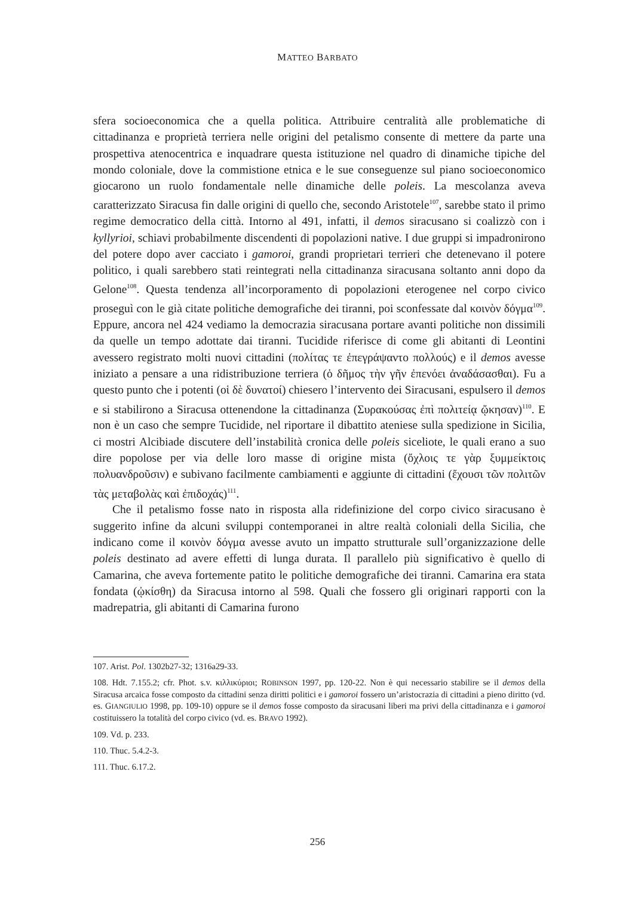MATTEO BARBATO
sfera socioeconomica che a quella politica. Attribuire centralità alle problematiche di cittadinanza e proprietà terriera nelle origini del petalismo consente di mettere da parte una prospettiva atenocentrica e inquadrare questa istituzione nel quadro di dinamiche tipiche del mondo coloniale, dove la commistione etnica e le sue conseguenze sul piano socioeconomico giocarono un ruolo fondamentale nelle dinamiche delle poleis. La mescolanza aveva caratterizzato Siracusa fin dalle origini di quello che, secondo Aristotele<sup>107</sup>, sarebbe stato il primo regime democratico della città. Intorno al 491, infatti, il demos siracusano si coalizzò con i kyllyrioi, schiavi probabilmente discendenti di popolazioni native. I due gruppi si impadronirono del potere dopo aver cacciato i gamoroi, grandi proprietari terrieri che detenevano il potere politico, i quali sarebbero stati reintegrati nella cittadinanza siracusana soltanto anni dopo da Gelone<sup>108</sup>. Questa tendenza all’incorporamento di popolazioni eterogenee nel corpo civico proseguì con le già citate politiche demografiche dei tiranni, poi sconfessate dal κοινὸν δόγμα<sup>109</sup>. Eppure, ancora nel 424 vediamo la democrazia siracusana portare avanti politiche non dissimili da quelle un tempo adottate dai tiranni. Tucidide riferisce di come gli abitanti di Leontini avessero registrato molti nuovi cittadini (πολίτας τε ἐπεγράψαντο πολλούς) e il demos avesse iniziato a pensare a una ridistribuzione terriera (ὁ δῆμος τὴν γῆν ἐπενόει ἀναδάσασθαι). Fu a questo punto che i potenti (οἱ δὲ δυνατοί) chiesero l’intervento dei Siracusani, espulsero il demos e si stabilirono a Siracusa ottenendone la cittadinanza (Συρακούσας ἐπὶ πολιτείᾳ ᾤκησαν)<sup>110</sup>. E non è un caso che sempre Tucidide, nel riportare il dibattito ateniese sulla spedizione in Sicilia, ci mostri Alcibiade discutere dell’instabilità cronica delle poleis siceliote, le quali erano a suo dire popolose per via delle loro masse di origine mista (ὄχλοις τε γὰρ ξυμμείκτοις πολυανδροῦσιν) e subivano facilmente cambiamenti e aggiunte di cittadini (ἔχουσι τῶν πολιτῶν τὰς μεταβολὰς καὶ ἐπιδοχάς)<sup>111</sup>.
Che il petalismo fosse nato in risposta alla ridefinizione del corpo civico siracusano è suggerito infine da alcuni sviluppi contemporanei in altre realtà coloniali della Sicilia, che indicano come il κοινὸν δόγμα avesse avuto un impatto strutturale sull’organizzazione delle poleis destinato ad avere effetti di lunga durata. Il parallelo più significativo è quello di Camarina, che aveva fortemente patito le politiche demografiche dei tiranni. Camarina era stata fondata (ᾠκίσθη) da Siracusa intorno al 598. Quali che fossero gli originari rapporti con la madrepatria, gli abitanti di Camarina furono
107. Arist. Pol. 1302b27-32; 1316a29-33.
108. Hdt. 7.155.2; cfr. Phot. s.v. κιλλικύριοι; ROBINSON 1997, pp. 120-22. Non è qui necessario stabilire se il demos della Siracusa arcaica fosse composto da cittadini senza diritti politici e i gamoroi fossero un’aristocrazia di cittadini a pieno diritto (vd. es. GIANGIULIO 1998, pp. 109-10) oppure se il demos fosse composto da siracusani liberi ma privi della cittadinanza e i gamoroi costituissero la totalità del corpo civico (vd. es. BRAVO 1992).
109. Vd. p. 233.
110. Thuc. 5.4.2-3.
111. Thuc. 6.17.2.
256